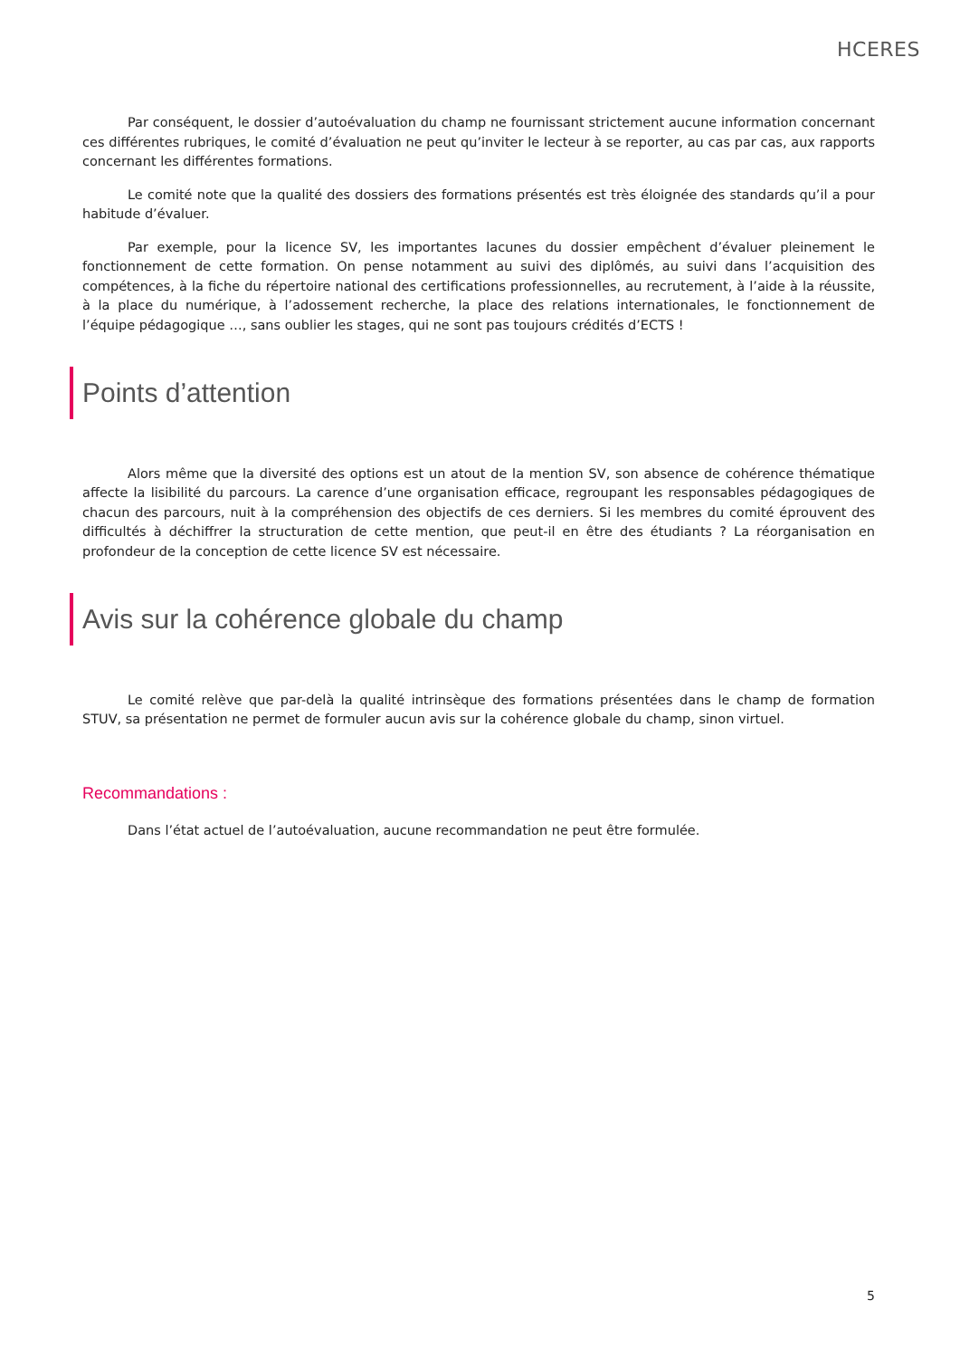HCERES
Par conséquent, le dossier d’autoévaluation du champ ne fournissant strictement aucune information concernant ces différentes rubriques, le comité d’évaluation ne peut qu’inviter le lecteur à se reporter, au cas par cas, aux rapports concernant les différentes formations.
Le comité note que la qualité des dossiers des formations présentés est très éloignée des standards qu’il a pour habitude d’évaluer.
Par exemple, pour la licence SV, les importantes lacunes du dossier empêchent d’évaluer pleinement le fonctionnement de cette formation. On pense notamment au suivi des diplômés, au suivi dans l’acquisition des compétences, à la fiche du répertoire national des certifications professionnelles, au recrutement, à l’aide à la réussite, à la place du numérique, à l’adossement recherche, la place des relations internationales, le fonctionnement de l’équipe pédagogique …, sans oublier les stages, qui ne sont pas toujours crédités d’ECTS !
Points d’attention
Alors même que la diversité des options est un atout de la mention SV, son absence de cohérence thématique affecte la lisibilité du parcours. La carence d’une organisation efficace, regroupant les responsables pédagogiques de chacun des parcours, nuit à la compréhension des objectifs de ces derniers. Si les membres du comité éprouvent des difficultés à déchiffrer la structuration de cette mention, que peut-il en être des étudiants ? La réorganisation en profondeur de la conception de cette licence SV est nécessaire.
Avis sur la cohérence globale du champ
Le comité relève que par-delà la qualité intrinsèque des formations présentées dans le champ de formation STUV, sa présentation ne permet de formuler aucun avis sur la cohérence globale du champ, sinon virtuel.
Recommandations :
Dans l’état actuel de l’autoévaluation, aucune recommandation ne peut être formulée.
5